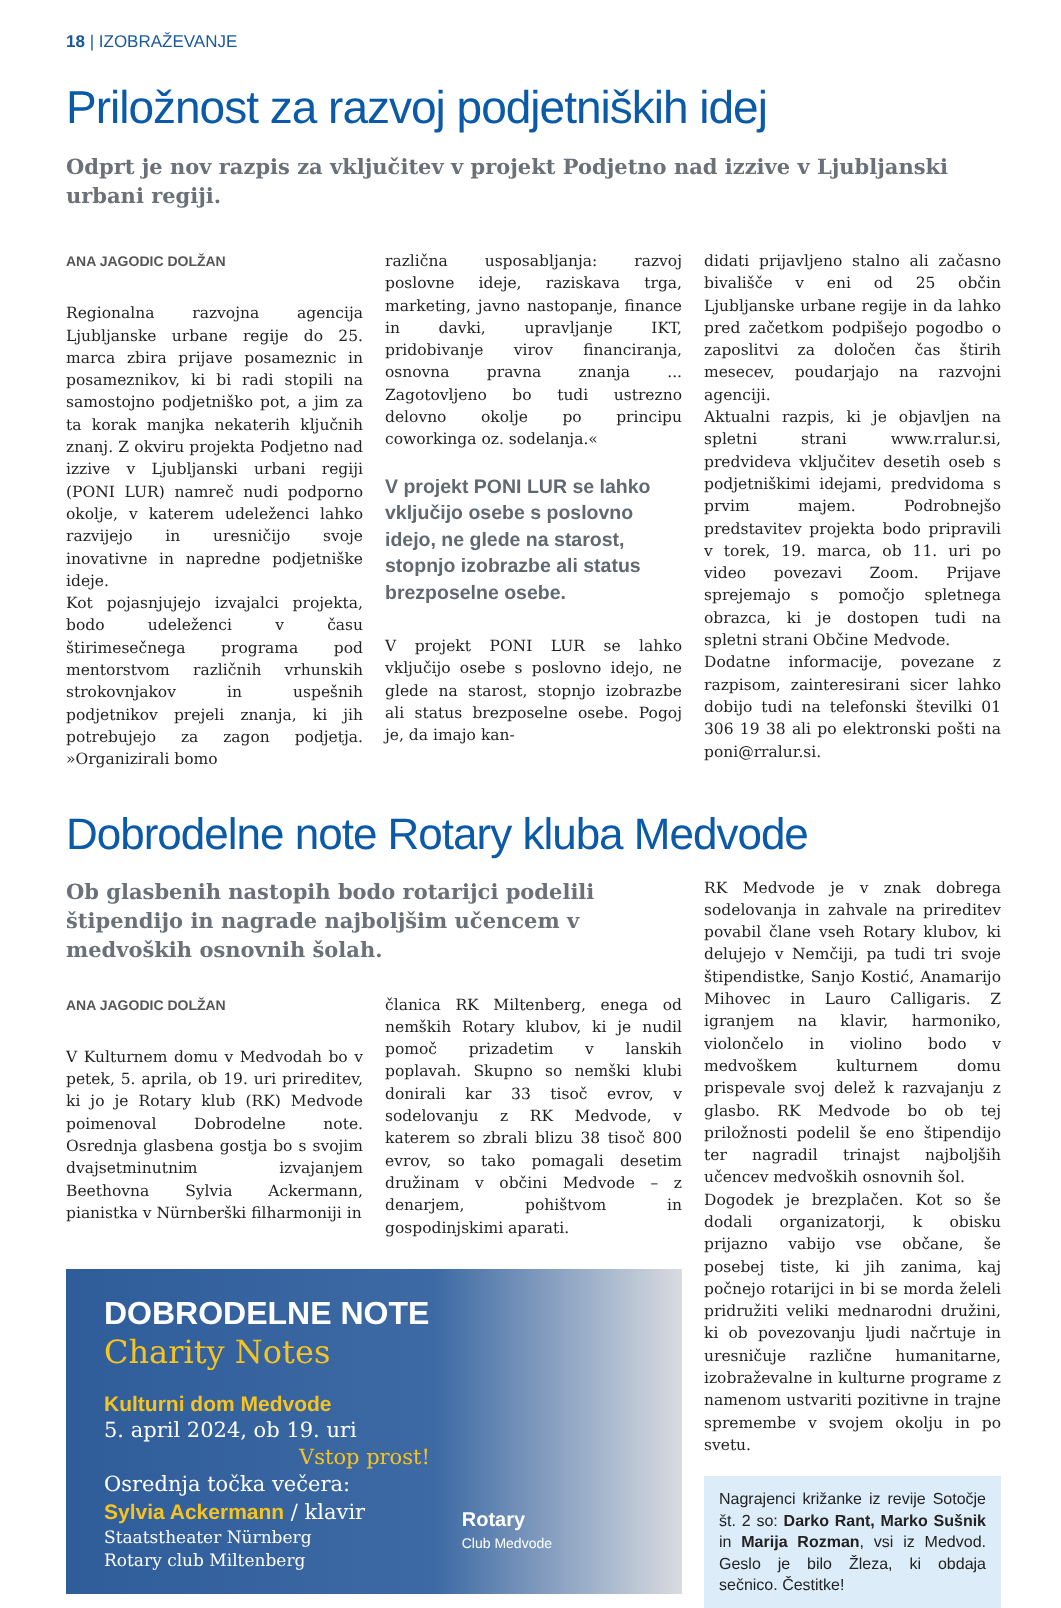18 | IZOBRAŽEVANJE
Priložnost za razvoj podjetniških idej
Odprt je nov razpis za vključitev v projekt Podjetno nad izzive v Ljubljanski urbani regiji.
ANA JAGODIC DOLŽAN
Regionalna razvojna agencija Ljubljanske urbane regije do 25. marca zbira prijave posameznic in posameznikov, ki bi radi stopili na samostojno podjetniško pot, a jim za ta korak manjka nekaterih ključnih znanj. Z okviru projekta Podjetno nad izzive v Ljubljanski urbani regiji (PONI LUR) namreč nudi podporno okolje, v katerem udeleženci lahko razvijejo in uresničijo svoje inovativne in napredne podjetniške ideje.
Kot pojasnjujejo izvajalci projekta, bodo udeleženci v času štirimesečnega programa pod mentorstvom različnih vrhunskih strokovnjakov in uspešnih podjetnikov prejeli znanja, ki jih potrebujejo za zagon podjetja. »Organizirali bomo
različna usposabljanja: razvoj poslovne ideje, raziskava trga, marketing, javno nastopanje, finance in davki, upravljanje IKT, pridobivanje virov financiranja, osnovna pravna znanja ... Zagotovljeno bo tudi ustrezno delovno okolje po principu coworkinga oz. sodelanja.«
V projekt PONI LUR se lahko vključijo osebe s poslovno idejo, ne glede na starost, stopnjo izobrazbe ali status brezposelne osebe.
V projekt PONI LUR se lahko vključijo osebe s poslovno idejo, ne glede na starost, stopnjo izobrazbe ali status brezposelne osebe. Pogoj je, da imajo kan-
didati prijavljeno stalno ali začasno bivališče v eni od 25 občin Ljubljanske urbane regije in da lahko pred začetkom podpišejo pogodbo o zaposlitvi za določen čas štirih mesecev, poudarjajo na razvojni agenciji.
Aktualni razpis, ki je objavljen na spletni strani www.rralur.si, predvideva vključitev desetih oseb s podjetniškimi idejami, predvidoma s prvim majem. Podrobnejšo predstavitev projekta bodo pripravili v torek, 19. marca, ob 11. uri po video povezavi Zoom. Prijave sprejemajo s pomočjo spletnega obrazca, ki je dostopen tudi na spletni strani Občine Medvode.
Dodatne informacije, povezane z razpisom, zainteresirani sicer lahko dobijo tudi na telefonski številki 01 306 19 38 ali po elektronski pošti na poni@rralur.si.
Dobrodelne note Rotary kluba Medvode
Ob glasbenih nastopih bodo rotarijci podelili štipendijo in nagrade najboljšim učencem v medvoških osnovnih šolah.
ANA JAGODIC DOLŽAN
V Kulturnem domu v Medvodah bo v petek, 5. aprila, ob 19. uri prireditev, ki jo je Rotary klub (RK) Medvode poimenoval Dobrodelne note. Osrednja glasbena gostja bo s svojim dvajsetminutnim izvajanjem Beethovna Sylvia Ackermann, pianistka v Nürnberški filharmoniji in
članica RK Miltenberg, enega od nemških Rotary klubov, ki je nudil pomoč prizadetim v lanskih poplavah. Skupno so nemški klubi donirali kar 33 tisoč evrov, v sodelovanju z RK Medvode, v katerem so zbrali blizu 38 tisoč 800 evrov, so tako pomagali desetim družinam v občini Medvode – z denarjem, pohištvom in gospodinjskimi aparati.
DOBRODELNE NOTE
Charity Notes
Kulturni dom Medvode
5. april 2024, ob 19. uri
Vstop prost!
Osrednja točka večera:
Sylvia Ackermann / klavir
Staatstheater Nürnberg
Rotary club Miltenberg
Rotary
Club Medvode
RK Medvode je v znak dobrega sodelovanja in zahvale na prireditev povabil člane vseh Rotary klubov, ki delujejo v Nemčiji, pa tudi tri svoje štipendistke, Sanjo Kostić, Anamarijo Mihovec in Lauro Calligaris. Z igranjem na klavir, harmoniko, violončelo in violino bodo v medvoškem kulturnem domu prispevale svoj delež k razvajanju z glasbo. RK Medvode bo ob tej priložnosti podelil še eno štipendijo ter nagradil trinajst najboljših učencev medvoških osnovnih šol.
Dogodek je brezplačen. Kot so še dodali organizatorji, k obisku prijazno vabijo vse občane, še posebej tiste, ki jih zanima, kaj počnejo rotarijci in bi se morda želeli pridružiti veliki mednarodni družini, ki ob povezovanju ljudi načrtuje in uresničuje različne humanitarne, izobraževalne in kulturne programe z namenom ustvariti pozitivne in trajne spremembe v svojem okolju in po svetu.
Nagrajenci križanke iz revije Sotočje št. 2 so: Darko Rant, Marko Sušnik in Marija Rozman, vsi iz Medvod. Geslo je bilo Žleza, ki obdaja sečnico. Čestitke!